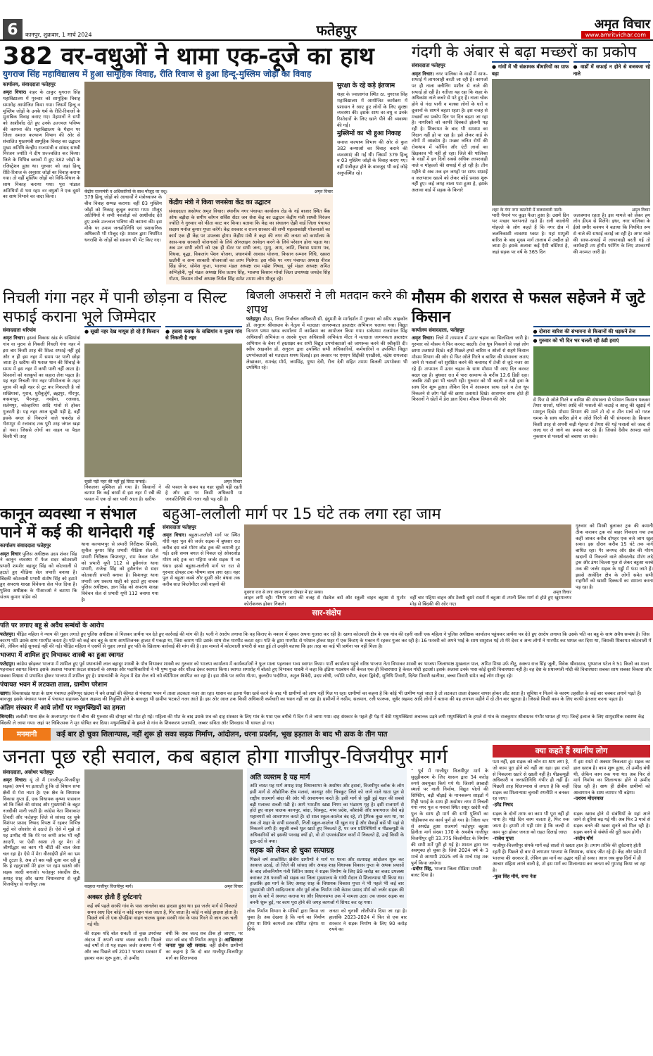6
कानपुर, शुक्रवार, 1 मार्च 2024
फतेहपुर
अमृत विचार
www.amritvichar.com
382 वर-वधुओं ने थामा एक-दूजे का हाथ
युगराज सिंह महाविद्यालय में हुआ सामूहिक विवाह, रीति रिवाज से हुआ हिन्दू-मुस्लिम जोड़ों का विवाह
कार्यालय, संवाददाता फतेहपुर
अमृत विचार। शहर के ठाकुर युगराज सिंह महाविद्यालय में गुरुवार को सामूहिक विवाह समारोह आयोजित किया गया। जिसमें हिन्दू व मुस्लिम जोड़ों के उनके धर्म के रीति-रिवाजों के मुताबिक विवाह कराए गए। मेहमानों ने सभी को आशीर्वाद देते हुए उनके उज्ज्वल भविष्य की कामना की। महाविद्यालय के मैदान पर जिला समाज कल्याण विभाग की ओर से संचालित मुख्यमंत्री सामूहिक विवाह का उद्घाटन मुख्य अतिथि केन्द्रीय राज्यमंत्री व सांसद साध्वी निरंजन ज्योति ने दीप प्रज्ज्वलित कर किया। जिले के विभिन्न ब्लाकों में हुए 382 जोड़ों के रजिस्ट्रेशन हुआ था। गुरुवार को जहां हिन्दू रीति-रिवाज के अनुसार जोड़ों का विवाह कराया गया। तो वहीं मुस्लिम जोड़ों को विधि-विधान के साथ निकाह कराया गया। पूरा पांडाल अतिथियों से भरा रहा। वर वधुओं ने एक दूसरे का साथ निभाने का वादा किया।
केंद्रीय राज्यमंत्री व अधिकारियों के साथ मौजूद वर वधू। अमृत विचार
379 हिन्दू जोड़ों को आचार्यों ने मंत्रोच्चारण के बीच विवाह सम्पन्न कराया। वहीं 03 मुस्लिम जोड़ों को निकाह कुबूल कराया गया। मौजूद अतिथियों ने सभी नवजोड़ों को आशीर्वाद देते हुए उनके उज्ज्वल भविष्य की कामना की। इस मौके पर तमाम जनप्रतिनिधि एवं प्रशासनिक अधिकारी भी मौजूद रहे। शासन द्वारा निर्धारित धनराशि के जोड़ों को सामान भी भेंट किए गए।
केंद्रीय मंत्री ने किया जनसेवा केंद्र का उद्घाटन
संवाददाता असोथर अमृत विचार। स्थानीय नगर पंचायत कार्यालय रोड के नई बाजार स्थित बैंक ऑफ बड़ौदा के समीप कॉमन सर्विस सेंटर जन सेवा केंद्र का उद्घाटन केंद्रीय मंत्री साध्वी निरंजन ज्योति ने गुरुवार को फीता काट कर किया। बताया कि केंद्र का संचालन ऐंझी वार्ड जिला पंचायत सदस्य मनोज कुमार गुप्ता करेंगे। केंद्र सरकार व राज्य सरकार की सभी महत्वाकांक्षी योजनाओं का कार्य एक ही केंद्र पर उपलब्ध होगा। केंद्रीय मंत्री ने कहा की नगर की जनता को कार्यालय के आस-पास सरकारी योजनाओं के लिये ऑनलाइन आवेदन करने के लिये परेशान होना पड़ता था। अब उन सभी लोगों को एक ही सेंटर पर सभी जन्म, मृत्यु, आय, जाति, निवास प्रमाण पत्र, विधवा, वृद्धा, विकलांग पेंशन योजना, प्रधानमंत्री आवास योजना, किसान सम्मान निधि, खसरा खतौनी व अन्य सरकारी योजनाओं का लाभ मिलेगा। इस मौके पर नगर पंचायत अध्यक्ष नीरज सिंह सेंगर, सोमेश गुप्ता, भाजपा मंडल अध्यक्ष राम महेश निषाद, पूर्व मंडल अध्यक्ष अमित अग्निहोत्री, पूर्व मंडल अध्यक्ष शिव प्रताप सिंह, भाजपा किसान मोर्चा जिला उपाध्यक्ष जयदेव सिंह गौतम, किसान मोर्चा अध्यक्ष निर्मल सिंह समेत तमाम लोग मौजूद रहे।
सुरक्षा के रहे कड़े इंतजाम
शहर के ज्वालागंज स्थित ठा. युगराज सिंह महाविद्यालय में आयोजित कार्यक्रम में प्रशासन ने आए हुए लोगों के लिए सुरक्षा व्यवस्था की। इसके साथ वर-वधु व उनके रिश्तेदारों के लिए खाने पीने की व्यवस्था की गई।
मुस्लिमों का भी हुआ निकाह
समाज कल्याण विभाग की ओर से कुल 382 कन्याओं का विवाह कराने की व्यवस्थाएं की गई थी। जिसमें 379 हिन्दू व 03 मुस्लिम जोड़ों के विवाह कराए गए। वहीं पंजीकृत होने के बावजूद भी कई जोड़े अनुपस्थित रहे।
गंदगी के अंबार से बढ़ा मच्छरों का प्रकोप
संवाददाता फतेहपुर
अमृत विचार। नगर पालिका के वार्डों में साफ-सफाई में लापरवाही बरती जा रही है। कागजों पर ही नाला क्लीनिंग मशीन से नाले की सफाई हो रही है। नतीजा यह रहा कि शहर के अधिकांश नाले कचरे से पटे हुए हैं। नाला चोक होने से गंदा पानी व मलबा लोगों के घरों व दुकानों के सामने बहता रहता है। इस वजह से मच्छरों का प्रकोप दिन पर दिन बढ़ता जा रहा है। नागरिकों को काफी दिक्कतें झेलनी पड़ रही है। शिकायत के बाद भी समस्या का निदान नहीं हो पा रहा है। इसे लेकर वार्ड के लोगों में आक्रोश है। मच्छर जनित रोगों की रोकथाम में फॉगिंग और एंटी लार्वा का छिड़काव भी नहीं हो रहा। जिले की पालिका के वार्डों में इन दिनों सबसे अधिक लापरवाही नाले व मोहल्लों की सफाई में हो रही है। तीन महीने से अब तक इन जगहों पर साफ सफ़ाई व जलभराव खात्मे को लेकर कोई प्रयास शुरू नहीं हुए। कई जगह नाला पटा हुआ है, इसके अलावा वार्ड में सड़क के किनारे
● गांवों में भी संक्रामक बीमारियों का ग्राफ बढ़ा
● वार्डों में सफाई न होने से बजबजा रहे नाले
शहर के गंगा नगर कालोनी में बजबजाती नाली। अमृत विचार
भारी पैमाने पर कूड़ा फैला हुआ है। उसमें दिन भर मच्छर भनभनाते रहते हैं। रानी कालोनी मोहल्ले के लोग कहते हैं कि नगर क्षेत्र में जलनिकासी व्यवस्था ध्वस्त है। यहां मामूली बारिश के बाद मुख्य मार्ग तालाब में तब्दील हो जाता है। इसके अलावा कई ऐसी बस्तियां है, जहां सड़क पर वर्ष के 365 दिन
जलजमाव रहता है। इस मामले को लेकर हम लोग डीएम से मिलेंगे। इधर, नगर पालिका के ईओ समीर कश्यप ने बताया कि नियमित रूप से नाले की सफाई कराई जा रही है। अगर नाले की साफ-सफाई में लापरवाही बरती गई तो कार्यवाही तय होगी। फॉगिंग के लिए उपकरणों की मरम्मत जारी है।
निचली गंगा नहर में पानी छोड़ना व सिल्ट सफाई कराना भूले जिम्मेदार
संवाददाता थरियांव
अमृत विचार। हसवां विकास खंड के सखियांवां गांव वा मुराव से निकली निचली गंगा नहर में इस बार किसी तरह की सिल्ट सफाई नहीं हुई और न ही इस नहर में समय पर पानी छोड़ा जाता है। खरीफ की फसल धान की सिंचाई के समय में इस नहर में कभी पानी नहीं आता है। किसानों को नलकूपों का सहारा लेना पड़ता है। यह नहर निचली गंगा नहर परियोजना के तहत मुराव की बड़ी नहर से टूट कर निकलती है जो सखियावां, मुराव, घुरीबुर्जुर्ग, ब्रह्मपुर, मीरपुर, कसमापुर, भैरमपुर, नवहैया, रजावाद, सलेमपुर, कोल्हारिया आदि गांवों से होकर गुजरती है। यह नहर आज सूखी पड़ी है, वहीं इसके बगल से निकलने वाले चकरोड से भैरमपुर से रजावाद तक पूरी तरह जंगल खड़ा हो गया। जिससे लोगों का वाहन या पैदल किसी भी तरह
● सूखी नहर देख मायूस हो रहे हैं किसान
● हसवा ब्लाक के सखियांव व मुराव गांव से निकली है नहर
सूखी पड़ी नहर की नहीं हुई सिल्ट सफाई। अमृत विचार
निकलना मुश्किल हो गया है। किसानों ने बताया कि कई बरसों से इस नहर में रबी की फसल में एक दो बार पानी आता है। खरीफ
की फसल के समय यह नहर सूखी पड़ी रहती है और इस पर किसी अधिकारी या जनप्रतिनिधि की नजर नही पड़ रही है।
बिजली अफसरों ने ली मतदान करने की शपथ
फतेहपुर। डीएम, जिला निर्वाचन अधिकारी सी. इंदुमती के मार्गदर्शन में गुरुवार को स्वीप आइकॉन डॉ. अनुराग श्रीवास्तव के नेतृत्व में मतदाता जागरूकता हस्ताक्षर अभियान चलाया गया। विद्युत वितरण प्रथम खण्ड कार्यालय में कार्यक्रम का आयोजन किया गया। सर्वप्रथम राजमंगल सिंह अधिशासी अभियंता व आरके गुप्ता अधिशासी अभियंता मीटर ने मतदाता जागरुकता हस्ताक्षर अभियान के बैनर में हस्ताक्षर कर सभी विद्युत उपभोक्ताओं को जागरूक करने की स्वीकृति दी। स्वीप आइकॉन डॉ. अनुराग द्वारा उपस्थित सभी अधिकारियों, कर्मचारियों व उपस्थित विद्युत उपभोक्ताओं को मतदाता शपथ दिलाई। इस अवसर पर एमएम सिद्दीकी एसडीओ, चंद्रेश रायजादा लेखाकार, रामचंद्र मौर्य, जयसिंह, पुष्पा देवी, रीना देवी सहित तमाम बिजली उपभोक्ता भी उपस्थित रहे।
मौसम की शरारत से फसल सहेजने में जुटे किसान
कार्यालय संवाददाता, फतेहपुर
अमृत विचार। जिले में तापमान में उतार चढ़ाव का सिलसिला जारी है। गुरुवार को मौसम ने फिर करवट बदली। तेज धूप निकलने से जहां लोग छाया तलाशते दिखे। वहीं पिछले हफ्ते बारिश व ओलों से सहमे किसान मौसम विभाग की ओर से फिर ओले गिरने व बारिश की संभावना जताए जाने से फसलों को सुरक्षित करने की कवायद में तेजी से जुटे नजर आ रहे हैं। तापमान में उतार चढ़ाव के साथ मौसम भी आए दिन करवट बदल रहा है। बुधवार रात में पारा सामान्य के करीब 12.6 डिग्री रहा। जबकि ठंडी हवा भी चलती रही। गुरुवार को भी बदली व ठंडी हवा के साथ दिन शुरू हुआ। लेकिन दिन में आसमान साफ रहने व तेज धूप निकलने से लोग पेड़ों की छाया तलाशते दिखे। आसमान साफ होते ही किसानों ने खेतों में डेरा डाल दिया। मौसम विभाग की ओर
● दोबारा बारिश की संभावना से किसानों की धड़कनें तेज
● गुरुवार को भी दिन भर चलती रही ठंडी हवाएं
से फिर से ओले गिरने व बारिश की संभावना से परेशान किसान पककर तैयार सरसों, धनियां आदि की फसलों की कटाई व आलू की खुदाई में मशगूल दिखे। मौसम विभाग की मानें तो दो व तीन मार्च को गरज चमक के साथ बारिश होने व ओले गिरने की भी संभावना है। किसान किसी तरह से अपनी कड़ी मेहनत से तैयार की गई फसलों को जल्द से जल्द घर ले जाने का प्रयास कर रहे हैं। जिससे दैवीय आपदा वाले नुकसान से फसलों को बचाया जा सके।
कानून व्यवस्था न संभाल पाने में कई की थानेदारी गई
कार्यालय संवाददाता फतेहपुर
अमृत विचार पुलिस अधीक्षक उदय शंकर सिंह ने कानून व्यवस्था में फेल सदर कोतवाली प्रभारी शमशेर बहादुर सिंह को कोतवाली से हटाते हुए मीडिया सेल प्रभारी बनाया है। बिंदकी कोतवाली प्रभारी संतोष सिंह को हटाते हुए अपराध शाखा विवेचना सेल भेज दिया है। पुलिस अधीक्षक के पीआरओ ने बताया कि संजय कुमार पांडेय को
थाना कल्याणपुर से प्रभारी निरीक्षक बिंदकी, सुनील कुमार सिंह प्रभारी मीडिया सेल से प्रभारी निरीक्षक किशनपुर, राम केवल पटेल को प्रभारी यूपी 112 से हुसैनगंज थाना प्रभारी, राजेन्द्र सिंह को हुसैनगंज से सदर कोतवाली प्रभारी बनाया है। किशनपुर थाना प्रभारी जय प्रकाश शाही को हटाते हुए वाचक पुलिस अधीक्षक, ज्ञान सिंह को अपराध शाखा विवेचन सेल से प्रभारी यूपी 112 बनाया गया है।
बहुआ-ललौली मार्ग पर 15 घंटे तक लगा रहा जाम
संवाददाता फतेहपुर
अमृत विचार। बहुआ-ललौली मार्ग पर स्थित गौरी नहर पुल की जर्जर सड़क में बुधवार रात करीब दस बजे मौरंग लोड ट्रक की कमानी टूट गई। उसी समय बगल से निकल रहे ओवरलोड मौरंग लदे ट्रक का पहिया जर्जर सड़क में जा धंसा। इससे बहुआ-ललौली मार्ग पर रात से गुरुवार दोपहर तक भीषण जाम लगा रहा। नहर पुल से बहुआ कस्बे और दूसरी ओर बंधवा तक करीब सात किलोमीटर लंबी वाहनों की
बुधवार रात से लगा जाम गुरुवार दोपहर में हट सका। अमृत विचार
लाइन लगी रही। भीषण जाम की वजह से रोडवेज बसें और स्कूली वाहन बहुआ से मुत्तौर कोर्राकनक होकर निकले।
वहीं चार पहिया वाहन और टैक्सी दूसरे रास्तों में बहुआ से तपनी लिंक मार्ग से होते हुए खुरमानगर मोड़ से बिंदकी की ओर गए।
गुरुवार को मिस्त्री बुलाकर ट्रक की कमानी ठीक कराकर ट्रक को बाहर निकाला गया तब कहीं जाकर करीब दोपहर एक बजे जाम खुल सका। इस दौरान करीब 15 घंटे तक मार्ग बाधित रहा। गैर जनपद और क्षेत्र की मौरंग खदानों से निकलने वाले ओवरलोड मौरंग लदे ट्रक और डंपर चिल्ला पुल से लेकर बहुआ कस्बे तक की जर्जर सड़क के गड्ढों में फंस जाते हैं। इससे आयेदिन क्षेत्र के लोगों समेत सभी राहगीरों को खासी दिक्कतों का सामना करना पड़ रहा है।
सार-संक्षेप
पति पर लगाए बहू से अवैध सम्बंधों के आरोप
फतेहपुर। पीड़ित महिला ने न्याय की गुहार लगाते हुए पुलिस अधीक्षक से मिलकर प्रार्थना पत्र देते हुए कार्रवाई की मांग की है। पत्नी ने आरोप लगाया कि वह किराए के मकान में रहकर अपना गुजारा कर रही है। खागा कोतवाली क्षेत्र के एक गांव की रहनी वाली एक महिला ने पुलिस अधीक्षक कार्यालय पहुंचकर प्रार्थना पत्र देते हुए आरोप लगाया कि उसके पति का बहू के साथ अवैध सम्बंध है। जिस कारण पति उसके साथ मारपीट करता है। पति को कई बार बहू के साथ आपत्तिजनक हालत में पकड़ा था, जिस कारण पति उसके साथ रोज मारपीट करता रहा। पति के द्वारा मारपीट से परेशान होकर शहर में एक किराए के मकान में रहकर गुजर कर रही है। 16 फरवरी को अपने भाई के साथ ससुराल गई तो मेरे देवर व अन्य लोगों ने मारपीट कर घायल कर दिया था, जिसकी शिकायत कोतवाली में की, लेकिन कोई सुनवाई नहीं की गई। पीड़ित महिला ने एसपी से गुहार लगाते हुए पति के खिलाफ कार्रवाई की मांग की है। इस मामले में कोतवाली प्रभारी से बात हुई तो उन्होंने बताया कि इस तरह का कई भी प्रार्थना पत्र नहीं मिला है।
भाजपा में शामिल हुए विभाकर शास्त्री का हुआ स्वागत
फतेहपुर। कांग्रेस छोड़कर भाजपा में शामिल हुए पूर्व प्रधानमंत्री लाल बहादुर शास्त्री के पौत्र विभाकर शास्त्री का गुरुवार को भाजपा कार्यालय में कार्यकर्ताओं ने फूल माला पहनाकर भव्य स्वागत किया। पार्टी कार्यालय पहुंचे वरिष्ठ भाजपा नेता विभाकर शास्त्री का भाजपा जिलाध्यक्ष मुखलाल पाल, अमित मिश्रा उर्फ नीटू, स्वरूप राज सिंह जूली, विवेक श्रीवास्तव, पुष्पराज पटेल ने 51 किलो का माला पहनाकर स्वागत किया। इसके अलावा भाजपा फ्रंटल संघठनों के अध्यक्ष और पदाधिकारियों ने भी पुष्प गुच्छ और शील्ड देकर स्वागत किया। स्वागत समारोह में बोलते हुए विभाकर शास्त्री ने कहा कि इंडिया गठबंधन की केवल एक ही विचारधारा है केवल मोदी हटाओ। इसके अलावा उनके पास कोई दूसरी विचारधारा नहीं है। वह देश के प्रधानमंत्री मोदी की विचारधारा सबका साथ सबका विकास और सबका विश्वास से प्रभावित होकर भाजपा में शामिल हुए है। प्रधानमंत्री के नेतृत्व में देश रोज नये नये कीर्तिमान स्थापित कर रहा है। इस मौके पर अर्पण गौतम, कुलदीप भदौरिया, अतुल त्रिवेदी, उदय लोधी, ज्योति प्रवीण, वंदना द्विवेदी, सुनिधि तिवारी, दिनेश तिवारी खलीफा, बच्चा तिवारी समेत कई लोग मौजूद रहे।
पंचायत भवन में लटकता ताला, ग्रामीण परेशान
खागा। विकासखंड धाता के ग्राम पंचायत हकीमपुर खंतवा में बने लाखों की कीमत से पंचायत भवन में ताला लटकता नजर आ रहा। शासन का इतना पैसा खर्च करने के बाद भी ग्रामीणों को लाभ नहीं मिल पा रहा। ग्रामीणों का कहना है कि कोई भी ग्रामीण यहां जाता है तो लटकता ताला देखकर वापस होकर लौट आता है। सुविधा न मिलने के कारण तहसील के कई बार चक्कर लगाने पड़ते हैं। बावजूद इसके पंचायत भवन में पंचायत सहायक रेहान अहमद की नियुक्ति होने के बावजूद भी ग्रामीण भटकते नजर आते हैं। इस ओर आज तक किसी अधिकारी कर्मचारी का ध्यान नहीं जा रहा है। ग्रामीणों ने नसीम, सलमान, रजी फारूक, जुबैर अहमद आदि लोगों ने बताया की यह लगभग महीने में दो तीन बार खुलता है। जिससे किसी काम के लिए काफी इंतजार करना पड़ता है।
अंतिम संस्कार में आये लोगों पर मधुमक्खियों का हमला
बिन्दकी। ललौली थाना क्षेत्र के अजमतपुर गांव में बीना की गुरुवार की दोपहर को मौत हो गई। महिला की मौत के बाद उसके शव को दाह संस्कार के लिए गांव के पास एक बगीचे में दिन में ले जाया गया। दाह संस्कार के पहले ही पेड़ में बैठी मधुमक्खियां अचानक उड़ने लगी मधुमक्खियों के हमले से गांव के राजकुमार श्रीवास्तव गंभीर घायल हो गए। जिन्हें इलाज के लिए सामुदायिक स्वास्थ्य केंद्र बिंदकी ले जाया गया। जहां पर चिकित्सक ने मृत घोषित कर दिया। मधुमक्खियों के हमले से गांव के शिवकरण प्रजापति, जब्बर सविता और शिवदास भी घायल हो गए।
मनमानी कई बार हो चुका शिलान्यास, नहीं शुरू हो सका सड़क निर्माण, आंदोलन, धरना प्रदर्शन, भूख हड़ताल के बाद भी ढाक के तीन पात
जनता पूछ रही सवाल, कब बहाल होगा गाजीपुर-विजयीपुर मार्ग
संवाददाता, असोथर फतेहपुर
अमृत विचार। यूं तो मैं (गाजीपुर-विजयीपुर सड़क) अपने पर इतराती हूं कि दो विधान सभा क्षेत्रों से मेरा नाता है। एक क्षेत्र के विधायक विकास गुप्ता हैं, एक विधायक कृष्णा पासवान जो कि जिले की सांसद और मुख्यमंत्री के बहुत नजदीकी मानी जाती हैं। कांग्रेस नेता शिवाकांत तिवारी और फतेहपुर जिले से सांसद रह चुके विशंभर प्रसाद निषाद विपक्ष में रहकर विभिन्न मुद्दों को जोरशोर से उठाते हैं। ऐसे में मुझे तो यह उम्मीद थी कि मेरे पर कभी आंच भी नहीं आएगी, पर ऐसी आशा तो दूर मेरा तो जीर्णोद्धार का काम भी चींटी की चाल जैसा चल रहा है। ऐसे में मेरा वीआईपी होने का भ्रम भी टूटता है, अब तो बस यही दुआ कर रही हूं कि हे रहनुमाओं मेरे हाल पर रहम खाओ और सड़क जल्दी बनाओ। फतेहपुर संसदीय क्षेत्र, अयाह शाह और खागा विधानसभा से जुड़ी विजयीपुर से गाजीपुर तक
बदहाल गाजीपुर विजयीपुर मार्ग। अमृत विचार
अक्सर होती हैं दुर्घटनाएं
कई वर्ष पहले सरकी गांव के पास जानलेवा बस हादसा हुआ था। इस जर्जर मार्ग से निकलते समय आए दिन कोई न कोई वाहन फंस जाता है, गिर जाता है। कोई न कोई हादसा होता है। पिछले वर्ष तो एक दोपहिया वाहन चालक युवक सरकी गांव के पास गिरने से जान तक चली गई थी।
की सड़क यदि बोल सकती तो कुछ उपरोक्त अंदाज में अपनी व्यथा व्यक्त करती। पिछले कई वर्षों से तो यह सड़क जर्जर अवस्था में थी और जब पिछले वर्ष 2017 भाजपा सरकार में इसका काम शुरू हुआ, तो उम्मीद
बंधी कि अब जल्द सब ठीक हो जाएगा, पर सात वर्ष बाद भी निर्माण अधूरा है। आखिरकार जनता पूछ रही सवाल: वहीं क्षेत्रीय ग्रामीणों का कहना है कि दो बार गाजीपुर-विजयीपुर मार्ग का शिलान्यास
अति व्यस्तम है यह मार्ग
अति व्यस्त यह मार्ग अयाह शाह विधानसभा के असोथर और हसवां, विजयीपुर ब्लॉक के लोग इसी मार्ग से औद्योगिक क्षेत्र मलवां, कानपुर और चित्रकूट जिले को जाने वाले धाता पुल से राष्ट्रीय राजमार्ग बांदा की ओर भी आवागमन करते हैं। इसी मार्ग से जुड़ी हुई शहर की सबसे बड़ी मलाका सब्जी मंडी है। आगे भारतीय खाद्य निगम का भंडारण गृह है। इसी राजमार्ग से होते हुए वाहन चालक कानपुर, बांदा, चित्रकूट, मध्य प्रदेश, कौशांबी और प्रयागराज जैसे बड़े महानगरों को आवागमन करते हैं। दो साल स्कूल-कालेज बंद रहे, तो ट्रैफिक कुछ कम था, पर अब तो शहर के सभी सरकारी, निजी स्कूल-कालेज भी खुल गए हैं और सैकड़ों बसें भी यहां से निकलने लगी हैं। स्कूली बच्चे धूल खाते हुए निकलते हैं, पर जन प्रतिनिधियों व पीडब्ल्यूडी के अधिकारियों को इसकी परवाह क्यों हो, वो तो एयरकंडीशन कारों में निकलते हैं, उन्हें किसी के दुख-दर्द से क्या।
सड़क को लेकर हो चुका सत्याग्रह
पिछले वर्ष आक्रोशित क्षेत्रीय ग्रामीणों ने मार्ग पर धरना और सत्याग्रह आंदोलन शुरू कर आवाज उठाई, तो जिले की सांसद और अयाह शाह विधायक विकास गुप्ता के अथक प्रयासों के बाद लोकनिर्माण मंत्री जितिन प्रसाद ने सड़क निर्माण के लिए 89 करोड़ का बजट उपलब्ध कराकर 28 फरवरी को सड़क का जिला मुख्यालय के गांधी मैदान से शिलान्यास भी किया था। हालांकि इस मार्ग के लिए अयाह शाह के विधायक विकास गुप्ता ने भी पहले भी कई बार मुख्यमंत्री योगी आदित्यनाथ और पूर्व लोक निर्माण मंत्री केशव प्रसाद मौर्य को जर्जर सड़क की दशा के बारे में अवगत कराया था और विधानसभा तक में मामला उठा। तब जाकर सड़क का बननी शुरू हुई, पर काम पूरा होने की जगह कागजों में सिमट कर रह गया।
लोक निर्माण विभाग के मंत्रियों द्वारा किया जा चुका है। अब देखना है कि मार्ग का निर्माण होगा या सिर्फ कागजों तक सीमित रहेगा। या सिर्फ
जनता को चुनावी लॉलीपॉप दिया जा रहा है। हालांकि 2023-2024 में फिर से एक बार सरकार ने सड़क निर्माण के लिए 90 करोड़ रुपये का
“ पूर्व में गाजीपुर विजयीपुर मार्ग के सुदृढ़ीकरण के लिए शासन द्वारा 34 करोड़ रुपये अवमुक्त किये गये थे। जिसमें आबादी स्थलों पर नाली निर्माण, विद्युत पोलों की सिफ्टिंग, बढ़ी चौड़ाई के मानकरूप साइडों में गिट्टी भराई के साथ ही असोथर नगर में निचली गंगा नगर पुल व मनावां स्थित ससुर खदेरी नदी पुल के साथ ही मार्ग की सभी पुलियों का चौड़ीकरण का कार्य पूर्ण हो गया है। जिला स्तर से अपग्रेड हुआ राजमार्ग फतेहपुर बहुआ हिनौता मार्ग संख्या 170 के अवशेष गाजीपुर विजयीपुर दूरी 33.775 किलोमीटर के निर्माण की सभी शर्तें पूरी हो गई है। शासन द्वारा धन अवमुक्त हो चुका है। जिसे 2024 वर्ष के 3 मार्च से आगामी 2025 वर्ष के मार्च माह तक पूर्ण किया जायेगा।
-प्रवीण सिंह, भाजपा जिला मीडिया प्रभारी
बजट दिया है।
क्या कहते हैं स्थानीय लोग
पता नहीं, इस सड़क को कौन सा श्राप लगा है, जो काम पूरा होने को नहीं आ रहा। इस रास्ते से निकलना खतरे से खाली नहीं है। पीडब्ल्यूडी अधिकारी व जनप्रतिनिधि गंभीर ही नहीं हैं। पिछली तरह शिलान्यास से लगता है कि कहीं सड़क का शिलान्यास चुनावी रणनीति न बनकर रह जाए।
-हरेंद्र निषाद
मैं इस रास्ते से अक्सर निकलता हूं। सड़क का हाल खराब है। काम शुरू हुआ, तो उम्मीद बंधी थी, लेकिन काम रुक गया था। अब फिर से मार्ग निर्माण का शिलान्यास होने से उम्मीद दिख रही है। साथ ही क्षेत्रीय ग्रामीणों को आवागमन के साथ व्यापार भी बढ़ेगा।
-दशरथ मोदनवाल
सड़क के दोनों तरफ का काम भी पूरा नहीं हो पाया है। थोड़े दिन काम चलता है, फिर रुक जाता है। हमारी तो यही मांग है कि जल्दी से काम पूरा होकर जनता को राहत दिलाई जाए।
-राजेश गुप्ता
सड़क खराब होने से संबंधियों के यहां आने जाने से दूरियां बढ़ गई थीं। अब फिर 3 मार्च से सड़क बनने की खबर सुनने को मिल रही है। सड़क बनने से संबंधों की दूरी खत्म होगी।
-संदीप मौर्य
गाजीपुर-विजयीपुर संपर्क मार्ग कई सालों से खस्ता हाल है। तमाम तरीके की दुर्घटनाएं होती रहती हैं। पिछले दो बार से लगातार भाजपा के विधायक, सांसद जीत रहे हैं। केंद्र और प्रदेश में भाजपा की सरकार है, लेकिन इस मार्ग का उद्धार नहीं हो सका। आज जब कुछ दिनों में ही आचार संहिता लगने वाली है, तो इस मार्ग का शिलान्यास कर जनता को गुमराह किया जा रहा है।
-फूल सिंह मौर्य, सपा नेता